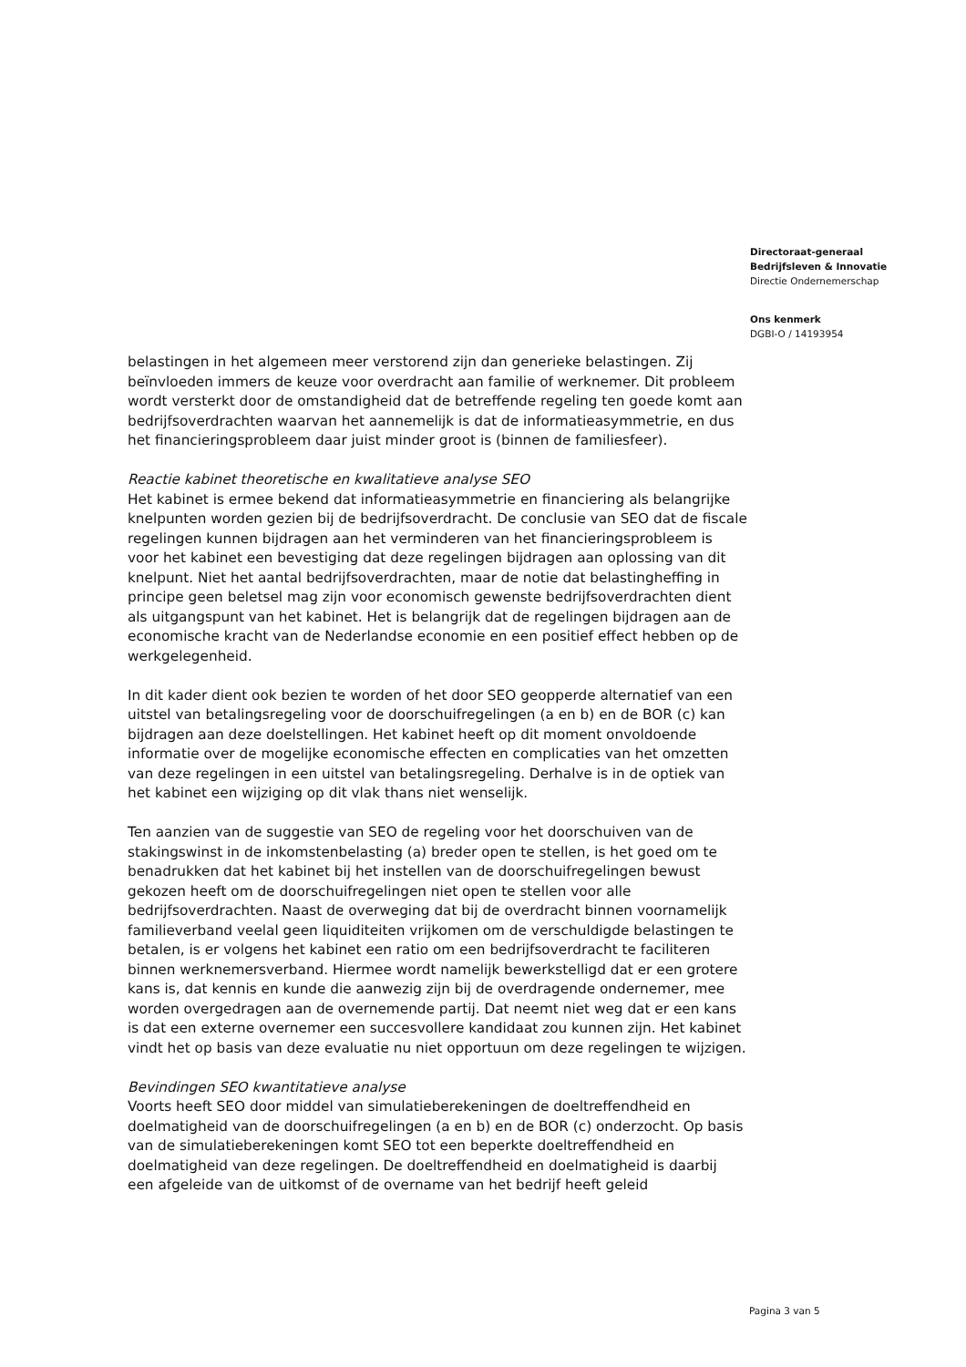Directoraat-generaal
Bedrijfsleven & Innovatie
Directie Ondernemerschap
Ons kenmerk
DGBI-O / 14193954
belastingen in het algemeen meer verstorend zijn dan generieke belastingen. Zij beïnvloeden immers de keuze voor overdracht aan familie of werknemer. Dit probleem wordt versterkt door de omstandigheid dat de betreffende regeling ten goede komt aan bedrijfsoverdrachten waarvan het aannemelijk is dat de informatieasymmetrie, en dus het financieringsprobleem daar juist minder groot is (binnen de familiesfeer).
Reactie kabinet theoretische en kwalitatieve analyse SEO
Het kabinet is ermee bekend dat informatieasymmetrie en financiering als belangrijke knelpunten worden gezien bij de bedrijfsoverdracht. De conclusie van SEO dat de fiscale regelingen kunnen bijdragen aan het verminderen van het financieringsprobleem is voor het kabinet een bevestiging dat deze regelingen bijdragen aan oplossing van dit knelpunt. Niet het aantal bedrijfsoverdrachten, maar de notie dat belastingheffing in principe geen beletsel mag zijn voor economisch gewenste bedrijfsoverdrachten dient als uitgangspunt van het kabinet. Het is belangrijk dat de regelingen bijdragen aan de economische kracht van de Nederlandse economie en een positief effect hebben op de werkgelegenheid.
In dit kader dient ook bezien te worden of het door SEO geopperde alternatief van een uitstel van betalingsregeling voor de doorschuifregelingen (a en b) en de BOR (c) kan bijdragen aan deze doelstellingen. Het kabinet heeft op dit moment onvoldoende informatie over de mogelijke economische effecten en complicaties van het omzetten van deze regelingen in een uitstel van betalingsregeling. Derhalve is in de optiek van het kabinet een wijziging op dit vlak thans niet wenselijk.
Ten aanzien van de suggestie van SEO de regeling voor het doorschuiven van de stakingswinst in de inkomstenbelasting (a) breder open te stellen, is het goed om te benadrukken dat het kabinet bij het instellen van de doorschuifregelingen bewust gekozen heeft om de doorschuifregelingen niet open te stellen voor alle bedrijfsoverdrachten. Naast de overweging dat bij de overdracht binnen voornamelijk familieverband veelal geen liquiditeiten vrijkomen om de verschuldigde belastingen te betalen, is er volgens het kabinet een ratio om een bedrijfsoverdracht te faciliteren binnen werknemersverband. Hiermee wordt namelijk bewerkstelligd dat er een grotere kans is, dat kennis en kunde die aanwezig zijn bij de overdragende ondernemer, mee worden overgedragen aan de overnemende partij. Dat neemt niet weg dat er een kans is dat een externe overnemer een succesvollere kandidaat zou kunnen zijn. Het kabinet vindt het op basis van deze evaluatie nu niet opportuun om deze regelingen te wijzigen.
Bevindingen SEO kwantitatieve analyse
Voorts heeft SEO door middel van simulatieberekeningen de doeltreffendheid en doelmatigheid van de doorschuifregelingen (a en b) en de BOR (c) onderzocht. Op basis van de simulatieberekeningen komt SEO tot een beperkte doeltreffendheid en doelmatigheid van deze regelingen. De doeltreffendheid en doelmatigheid is daarbij een afgeleide van de uitkomst of de overname van het bedrijf heeft geleid
Pagina 3 van 5